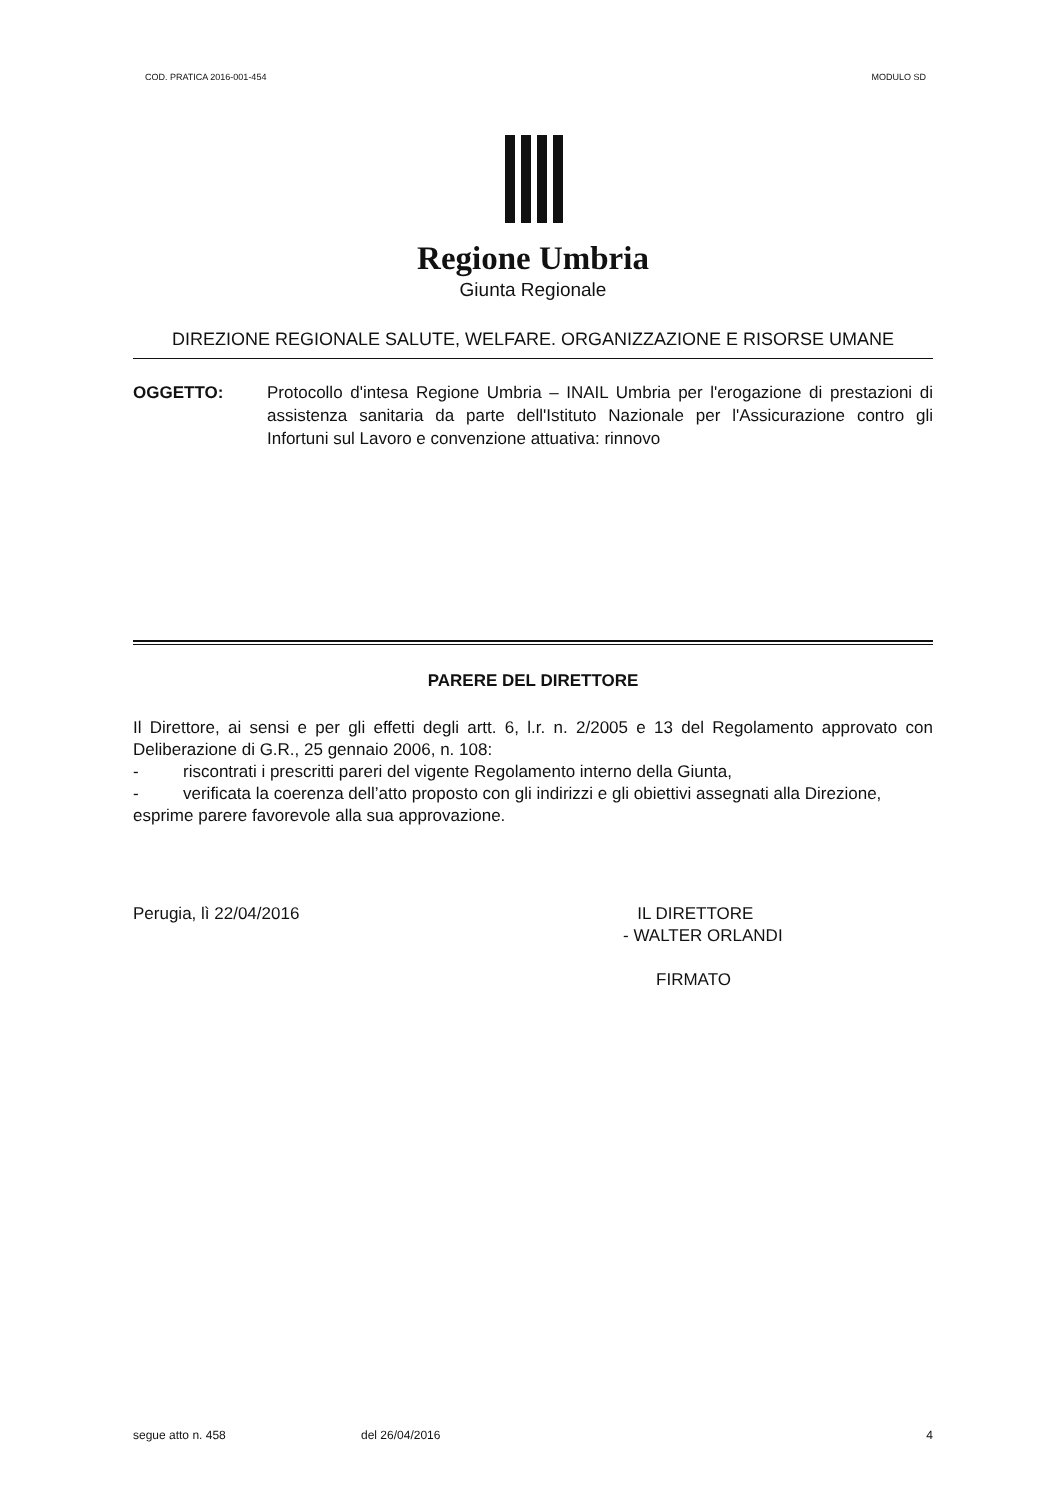COD. PRATICA 2016-001-454 MODULO SD
Regione Umbria
Giunta Regionale
DIREZIONE REGIONALE SALUTE, WELFARE. ORGANIZZAZIONE E RISORSE UMANE
OGGETTO: Protocollo d'intesa Regione Umbria – INAIL Umbria per l'erogazione di prestazioni di assistenza sanitaria da parte dell'Istituto Nazionale per l'Assicurazione contro gli Infortuni sul Lavoro e convenzione attuativa: rinnovo
PARERE DEL DIRETTORE
Il Direttore, ai sensi e per gli effetti degli artt. 6, l.r. n. 2/2005 e 13 del Regolamento approvato con Deliberazione di G.R., 25 gennaio 2006, n. 108:
- riscontrati i prescritti pareri del vigente Regolamento interno della Giunta,
- verificata la coerenza dell’atto proposto con gli indirizzi e gli obiettivi assegnati alla Direzione,
esprime parere favorevole alla sua approvazione.
Perugia, lì 22/04/2016 IL DIRETTORE
- WALTER ORLANDI
FIRMATO
segue atto n. 458 del 26/04/2016 4